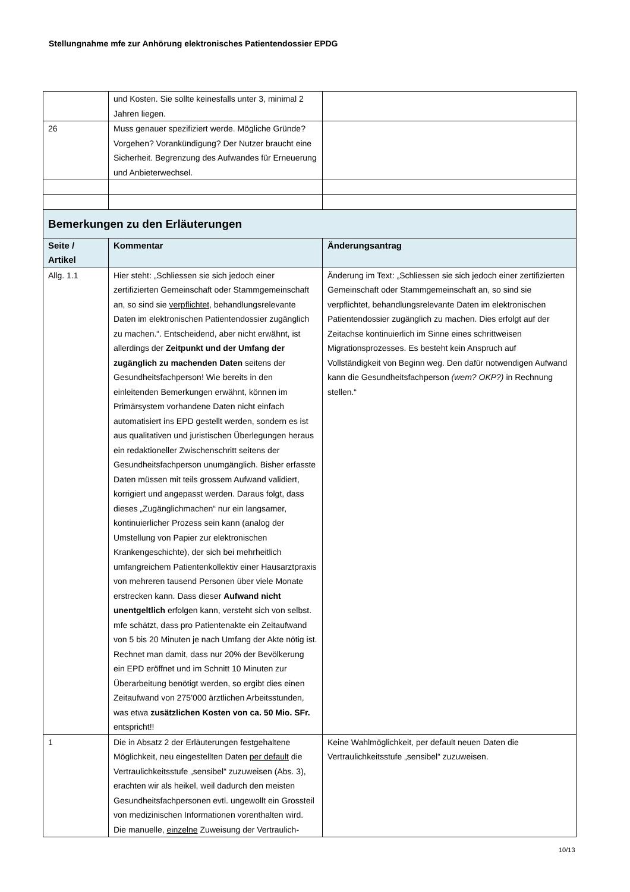Stellungnahme mfe zur Anhörung elektronisches Patientendossier EPDG
| | und Kosten. Sie sollte keinesfalls unter 3, minimal 2 Jahren liegen. | |
| 26 | Muss genauer spezifiziert werde. Mögliche Gründe? Vorgehen? Vorankündigung? Der Nutzer braucht eine Sicherheit. Begrenzung des Aufwandes für Erneuerung und Anbieterwechsel. | |
| Bemerkungen zu den Erläuterungen | | |
| Seite / Artikel | Kommentar | Änderungsantrag |
| Allg. 1.1 | Hier steht: „Schliessen sie sich jedoch einer zertifizierten Gemeinschaft oder Stammgemeinschaft an, so sind sie verpflichtet , behandlungsrelevante Daten im elektronischen Patientendossier zugänglich zu machen.“. Entscheidend, aber nicht erwähnt, ist allerdings der Zeitpunkt und der Umfang der zugänglich zu machenden Daten seitens der Gesundheitsfachperson! Wie bereits in den einleitenden Bemerkungen erwähnt, können im Primärsystem vorhandene Daten nicht einfach automatisiert ins EPD gestellt werden, sondern es ist aus qualitativen und juristischen Überlegungen heraus ein redaktioneller Zwischenschritt seitens der Gesundheitsfachperson unumgänglich. Bisher erfasste Daten müssen mit teils grossem Aufwand validiert, korrigiert und angepasst werden. Daraus folgt, dass dieses „Zugänglichmachen“ nur ein langsamer, kontinuierlicher Prozess sein kann (analog der Umstellung von Papier zur elektronischen Krankengeschichte), der sich bei mehrheitlich umfangreichem Patientenkollektiv einer Hausarztpraxis von mehreren tausend Personen über viele Monate erstrecken kann. Dass dieser Aufwand nicht unentgeltlich erfolgen kann, versteht sich von selbst. mfe schätzt, dass pro Patientenakte ein Zeitaufwand von 5 bis 20 Minuten je nach Umfang der Akte nötig ist. Rechnet man damit, dass nur 20% der Bevölkerung ein EPD eröffnet und im Schnitt 10 Minuten zur Überarbeitung benötigt werden, so ergibt dies einen Zeitaufwand von 275’000 ärztlichen Arbeitsstunden, was etwa zusätzlichen Kosten von ca. 50 Mio. SFr. entspricht!! | Änderung im Text: „Schliessen sie sich jedoch einer zertifizierten Gemeinschaft oder Stammgemeinschaft an, so sind sie verpflichtet, behandlungsrelevante Daten im elektronischen Patientendossier zugänglich zu machen. Dies erfolgt auf der Zeitachse kontinuierlich im Sinne eines schrittweisen Migrationsprozesses. Es besteht kein Anspruch auf Vollständigkeit von Beginn weg. Den dafür notwendigen Aufwand kann die Gesundheitsfachperson (wem? OKP?) in Rechnung stellen.“ |
| 1 | Die in Absatz 2 der Erläuterungen festgehaltene Möglichkeit, neu eingestellten Daten per default die Vertraulichkeitsstufe „sensibel“ zuzuweisen (Abs. 3), erachten wir als heikel, weil dadurch den meisten Gesundheitsfachpersonen evtl. ungewollt ein Grossteil von medizinischen Informationen vorenthalten wird. Die manuelle, einzelne Zuweisung der Vertraulich- | Keine Wahlmöglichkeit, per default neuen Daten die Vertraulichkeitsstufe „sensibel“ zuzuweisen. |
10/13